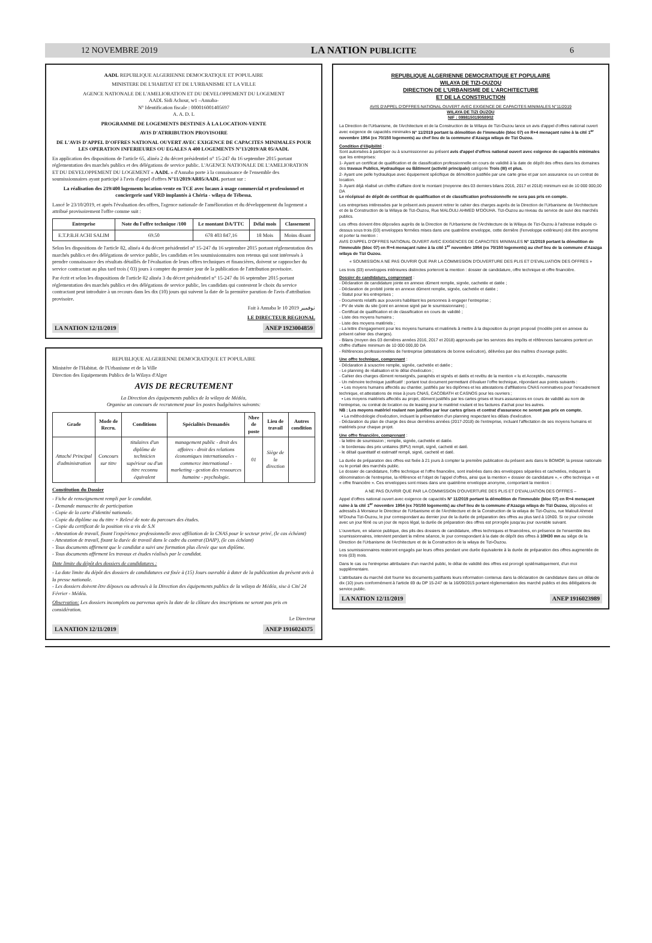12 NOVEMBRE 2019 LA NATION PUBLICITE 6
AADL REPUBLIQUE ALGERIENNE DEMOCRATIQUE ET POPULAIRE
MINISTERE DE L'HABITAT ET DE L'URBANISME ET LA VILLE
AGENCE NATIONALE DE L'AMELIORATION ET DU DEVELOPPEMENT DU LOGEMENT
AADL Sidi Achour, w1 –Annaba-
N° Identification fiscale : 000016001405697
A. A. D. L
PROGRAMME DE LOGEMENTS DESTINES À LA LOCATION-VENTE
AVIS D'ATRRIBUTION PROVISOIRE
DE L'AVIS D'APPEL D'OFFRES NATIONAL OUVERT AVEC EXIGENCE DE CAPACITES MINIMALES POUR LES OPERATION INFERIEURES OU EGALES A 400 LOGEMENTS N°13/2019/AR 05/AADL
En application des dispositions de l'article 65, alinéa 2 du décret présidentiel n° 15-247 du 16 septembre 2015 portant réglementation des marchés publics et des délégations de service public. L'AGENCE NATIONALE DE L'AMELIORATION ET DU DEVELOPPEMENT DU LOGEMENT « AADL » d'Annaba porte à la connaissance de l'ensemble des soumissionnaires ayant participé à l'avis d'appel d'offres N°11/2019/AR05/AADL portant sur :
La réalisation des 219/400 logements location-vente en TCE avec locaux à usage commercial et professionnel et conciergerie sauf VRD implantés à Chéria - wilaya de Tébessa.
Lancé le 23/10/2019, et après l'évaluation des offres, l'agence nationale de l'amélioration et du développement du logement a attribué provisoirement l'offre comme suit :
| Entreprise | Note du l'offre technique /100 | Le montant DA/TTC | Délai mois | Classement |
| --- | --- | --- | --- | --- |
| E.T.P.B.H ACHI SALIM | 69.50 | 678 403 847,16 | 18 Mois | Moins disant |
Selon les dispositions de l'article 82, alinéa 4 du décret présidentiel n° 15-247 du 16 septembre 2015 portant réglementation des marchés publics et des délégations de service public, les candidats et les soumissionnaires non retenus qui sont intéressés à prendre connaissance des résultats détaillés de l'évaluation de leurs offres techniques et financières, doivent se rapprocher du service contractant au plus tard trois ( 03) jours à compter du premier jour de la publication de l'attribution provisoire.
Par écrit et selon les dispositions de l'article 82 alinéa 3 du décret présidentiel n° 15-247 du 16 septembre 2015 portant réglementation des marchés publics et des délégations de service public, les candidats qui contestent le choix du service contractant peut introduire à un recours dans les dix (10) jours qui suivent la date de la première parution de l'avis d'attribution provisoire.
Fait à Annaba le 10 نوفمبر 2019
LE DIRECTEUR REGIONAL
LA NATION 12/11/2019 ANEP 1923004859
REPUBLIQUE ALGERIENNE DEMOCRATIQUE ET POPULAIRE
Ministère de l'Habitat. de l'Urbanisme et de la Ville
Direction des Equipements Publics de la Wilaya d'Alger
AVIS DE RECRUTEMENT
La Direction des équipements publics de la wilaya de Médéa,
Organise un concours de recrutement pour les postes budgétaires suivants:
| Grade | Mode de Recru. | Conditions | Spécialités Demandés | Nbre de poste | Lieu de travail | Autres condition |
| --- | --- | --- | --- | --- | --- | --- |
| Attaché Principal d'administration | Concours sur titre | titulaires d'un diplôme de technicien supérieur ou d'un titre reconnu équivalent | management public - droit des affaires - droit des relations économiques internationales - commerce international - marketing - gestion des ressources humaine - psychologie. | 01 | Siège de la direction | |
Constitution du Dossier
- Fiche de renseignement rempli par le candidat.
- Demande manuscrite de participation
- Copie de la carte d'identité nationale.
- Copie du diplôme ou du titre + Relevé de note du parcours des études.
- Copie du certificat de la position vis a vis de S.N
- Attestation de travail, fixant l'expérience professionnelle avec affiliation de la CNAS pour le secteur privé, (le cas échéant)
- Attestation de travail, fixant la durée de travail dans le cadre du contrat (DAIP), (le cas échéant)
- Tous documents affirment que le candidat a suivi une formation plus élevée que son diplôme.
- Tous documents affirment les travaux et études réalisés par le candidat.
Date limite du dépôt des dossiers de candidatures :
- La date limite du dépôt des dossiers de candidatures est fixée à (15) Jours ouvrable à dater de la publication du présent avis à la presse nationale.
- Les dossiers doivent être déposes ou adressés à la Direction des équipements publics de la wilaya de Médéa, sise à Cité 24 Février - Médéa.
Observation: Les dossiers incomplets ou parvenus après la date de la clôture des inscriptions ne seront pas pris en considération.
Le Directeur
LA NATION 12/11/2019 ANEP 1916024375
REPUBLIQUE ALGERIENNE DEMOCRATIQUE ET POPULAIRE
WILAYA DE TIZI-OUZOU
DIRECTION DE L'URBANISME DE L'ARCHITECTURE
ET DE LA CONSTRUCTION
AVIS D'APPEL D'OFFRES NATIONAL OUVERT AVEC EXIGENCE DE CAPACITES MINIMALES N°11/2019
WILAYA DE TIZI OUZOU
NIF : 099815019058902
La Direction de l'Urbanisme, de l'Architecture et de la Construction de la Wilaya de Tizi-Ouzou lance un avis d'appel d'offres national ouvert avec exigence de capacités minimales N° 11/2019 portant la démolition de l'immeuble (bloc 07) en R+4 menaçant ruine à la cité 1<sup>er</sup> novembre 1954 (ex 70/150 logements) au chef lieu de la commune d'Azazga wilaya de Tizi Ouzou.
Condition d'éligibilité :
Sont autorisées à participer ou à soumissionner au présent avis d'appel d'offres national ouvert avec exigence de capacités minimales que les entreprises:
1- Ayant un certificat de qualification et de classification professionnelle en cours de validité à la date de dépôt des offres dans les domaines des travaux Publics, Hydraulique ou Bâtiment (activité principale) catégorie Trois (III) et plus.
2- Ayant une pelle hydraulique avec équipement spécifique de démolition justifiée par une carte grise et par son assurance ou un contrat de location.
3- Ayant déjà réalisé un chiffre d'affaire dont le montant (moyenne des 03 derniers bilans 2016, 2017 et 2018) minimum est de 10 000 000,00 DA
Le récépissé de dépôt de certificat de qualification et de classification professionnelle ne sera pas pris en compte.
Les entreprises intéressées par le présent avis peuvent retirer le cahier des charges auprès de la Direction de l'Urbanisme de l'Architecture et de la Construction de la Wilaya de Tizi-Ouzou, Rue MALOULI AHMED M'DOUHA. Tizi-Ouzou au niveau du service de suivi des marchés publics.
Les offres doivent être déposées auprès de la Direction de l'Urbanisme de l'Architecture de la Wilaya de Tizi-Ouzou à l'adresse indiquée ci-dessus sous trois (03) enveloppes fermées mises dans une quatrième enveloppe, cette dernière (l'enveloppe extérieure) doit être anonyme et porter la mention :
AVIS D'APPEL D'OFFRES NATIONAL OUVERT AVEC EXIGENCES DE CAPACITES MINIMALES N° 11/2019 portant la démolition de l'immeuble (bloc 07) en R+4 menaçant ruine à la cité 1<sup>er</sup> novembre 1954 (ex 70/150 logements) au chef lieu de la commune d'Azazga wilaya de Tizi Ouzou.
« SOUMISSION A NE PAS OUVRIR QUE PAR LA COMMISSION D'OUVERTURE DES PLIS ET D'EVALUATION DES OFFRES »
Les trois (03) enveloppes intérieures distinctes porteront la mention : dossier de candidature, offre technique et offre financière.
Dossier de candidature, comprenant :
- Déclaration de candidature jointe en annexe dûment remplie, signée, cachetée et datée ;
- Déclaration de probité jointe en annexe dûment remplie, signée, cachetée et datée ;
- Statut pour les entreprises ;
- Documents relatifs aux pouvoirs habilitant les personnes à engager l'entreprise ;
- PV de visite du site (joint en annexe signé par le soumissionnaire) ;
- Certificat de qualification et de classification en cours de validité ;
- Liste des moyens humains ;
- Liste des moyens matériels ;
- La lettre d'engagement pour les moyens humains et matériels à mettre à la disposition du projet proposé (modèle joint en annexe du présent cahier des charges).
- Bilans (moyen des 03 dernières années 2016, 2017 et 2018) approuvés par les services des impôts et références bancaires portent un chiffre d'affaire minimum de 10 000 000,00 DA
- Références professionnelles de l'entreprise (attestations de bonne exécution), délivrées par des maîtres d'ouvrage public.
Une offre technique, comprenant :
- Déclaration à souscrire remplie, signée, cachetée et datée ;
- Le planning de réalisation et le délai d'exécution ;
- Cahier des charges dûment renseignés, paraphés et signés et datés et revêtu de la mention « lu et Accepté», manuscrite
- Un mémoire technique justificatif : portant tout document permettant d'évaluer l'offre technique, répondant aux points suivants :
▪ Les moyens humains affectés au chantier, justifiés par les diplômes et les attestations d'affiliations CNAS nominatives pour l'encadrement technique, et attestations de mise à jours CNAS, CACOBATH et CASNOS pour les ouvriers ;
▪ Les moyens matériels affectés au projet, dûment justifiés par les cartes grises et leurs assurances en cours de validité au nom de l'entreprise, ou contrat de location ou de leasing pour le matériel roulant et les factures d'achat pour les autres.
NB : Les moyens matériel roulant non justifies par leur cartes grises et contrat d'assurance ne seront pas prix en compte.
▪ La méthodologie d'exécution, incluant la présentation d'un planning respectant les délais d'exécution.
- Déclaration du plan de charge des deux dernières années (2017-2018) de l'entreprise, incluant l'affectation de ses moyens humains et matériels pour chaque projet.
Une offre financière, comprenant :
- la lettre de soumission ; remplie, signée, cachetée et datée.
- le bordereau des prix unitaires (BPU) rempli, signé, cacheté et daté.
- le détail quantitatif et estimatif rempli, signé, cacheté et daté.
La durée de préparation des offres est fixée à 21 jours à compter la première publication du présent avis dans le BOMOP, la presse nationale ou le portail des marchés public.
Le dossier de candidature, l'offre technique et l'offre financière, sont insérées dans des enveloppes séparées et cachetées, indiquant la dénomination de l'entreprise, la référence et l'objet de l'appel d'offres, ainsi que la mention « dossier de candidature », « offre technique » et « offre financière ». Ces enveloppes sont mises dans une quatrième enveloppe anonyme, comportant la mention :
A NE PAS OUVRIR QUE PAR LA COMMISSION D'OUVERTURE DES PLIS ET D'EVALUATION DES OFFRES –
Appel d'offres national ouvert avec exigence de capacités N° 11/2019 portant la démolition de l'immeuble (bloc 07) en R+4 menaçant ruine à la cité 1<sup>er</sup> novembre 1954 (ex 70/150 logements) au chef lieu de la commune d'Azazga wilaya de Tizi Ouzou, déposées et adressés à Monsieur le Directeur de l'Urbanisme et de l'Architecture et de la Construction de la wilaya de Tizi-Ouzou, rue Malouli Ahmed M'Douha Tizi-Ouzou, le jour correspondant au dernier jour de la durée de préparation des offres au plus tard à 10h00. Si ce jour coïncide avec un jour férié ou un jour de repos légal, la durée de préparation des offres est prorogée jusqu'au jour ouvrable suivant.
L'ouverture, en séance publique, des plis des dossiers de candidature, offres techniques et financières, en présence de l'ensemble des soumissionnaires, intervient pendant la même séance, le jour correspondant à la date de dépôt des offres à 10H30 mn au siège de la Direction de l'Urbanisme de l'Architecture et de la Construction de la wilaya de Tizi-Ouzou.
Les soumissionnaires resteront engagés par leurs offres pendant une durée équivalente à la durée de préparation des offres augmentée de trois (03) mois.
Dans le cas ou l'entreprise attributaire d'un marché public, le délai de validité des offres est prorogé systématiquement, d'un moi supplémentaire.
L'attributaire du marché doit fournir les documents justifiants leurs information contenus dans la déclaration de candidature dans un délai de dix (10) jours conformément à l'article 69 du DP 15-247 de la 16/09/2015 portant réglementation des marché publics et des délégations de service public.
LA NATION 12/11/2019 ANEP 1916023989